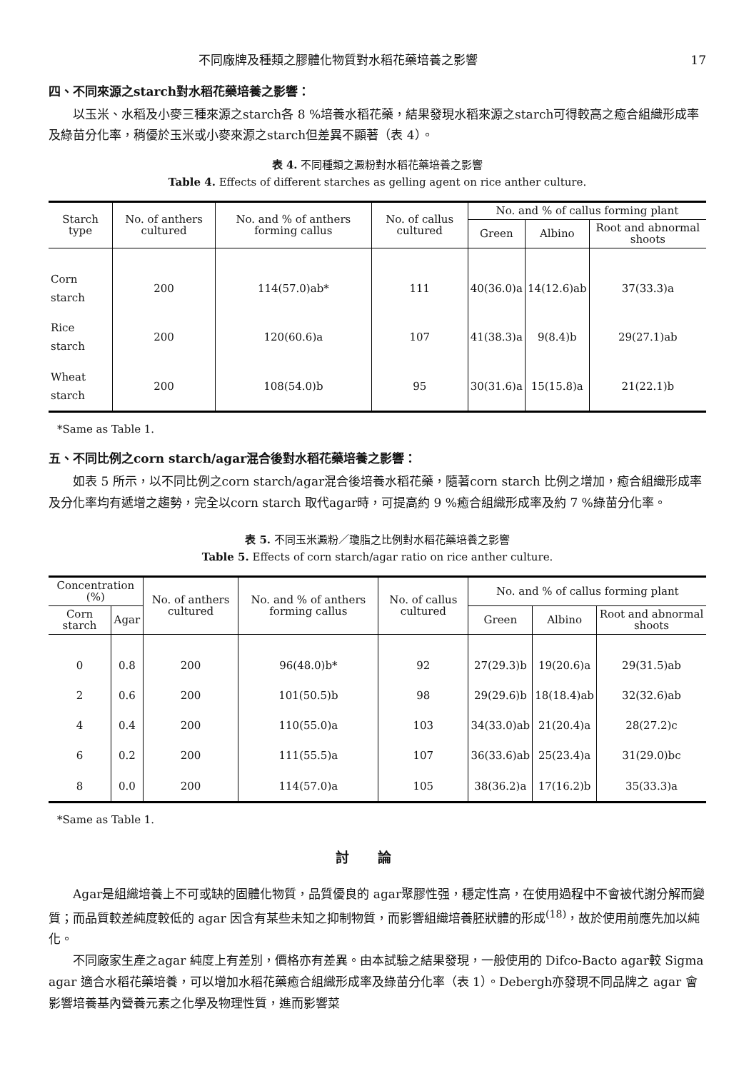不同廠牌及種類之膠體化物質對水稻花藥培養之影響 17
四、不同來源之starch對水稻花藥培養之影響：
以玉米、水稻及小麥三種來源之starch各 8 %培養水稻花藥，結果發現水稻來源之starch可得較高之癒合組織形成率及綠苗分化率，稍優於玉米或小麥來源之starch但差異不顯著（表 4）。
表 4. 不同種類之澱粉對水稻花藥培養之影響
Table 4. Effects of different starches as gelling agent on rice anther culture.
| Starch type | No. of anthers cultured | No. and % of anthers forming callus | No. of callus cultured | No. and % of callus forming plant | | |
| --- | --- | --- | --- | --- | --- | --- |
| | | | | Green | Albino | Root and abnormal shoots |
| Corn starch | 200 | 114(57.0)ab* | 111 | 40(36.0)a | 14(12.6)ab | 37(33.3)a |
| Rice starch | 200 | 120(60.6)a | 107 | 41(38.3)a | 9(8.4)b | 29(27.1)ab |
| Wheat starch | 200 | 108(54.0)b | 95 | 30(31.6)a | 15(15.8)a | 21(22.1)b |
*Same as Table 1.
五、不同比例之corn starch/agar混合後對水稻花藥培養之影響：
如表 5 所示，以不同比例之corn starch/agar混合後培養水稻花藥，隨著corn starch 比例之增加，癒合組織形成率及分化率均有遞增之趨勢，完全以corn starch 取代agar時，可提高約 9 %癒合組織形成率及約 7 %綠苗分化率。
表 5. 不同玉米澱粉／瓊脂之比例對水稻花藥培養之影響
Table 5. Effects of corn starch/agar ratio on rice anther culture.
| Concentration (%) | | No. of anthers cultured | No. and % of anthers forming callus | No. of callus cultured | No. and % of callus forming plant | | |
| --- | --- | --- | --- | --- | --- | --- | --- |
| Corn starch | Agar | | | | Green | Albino | Root and abnormal shoots |
| 0 | 0.8 | 200 | 96(48.0)b* | 92 | 27(29.3)b | 19(20.6)a | 29(31.5)ab |
| 2 | 0.6 | 200 | 101(50.5)b | 98 | 29(29.6)b | 18(18.4)ab | 32(32.6)ab |
| 4 | 0.4 | 200 | 110(55.0)a | 103 | 34(33.0)ab | 21(20.4)a | 28(27.2)c |
| 6 | 0.2 | 200 | 111(55.5)a | 107 | 36(33.6)ab | 25(23.4)a | 31(29.0)bc |
| 8 | 0.0 | 200 | 114(57.0)a | 105 | 38(36.2)a | 17(16.2)b | 35(33.3)a |
*Same as Table 1.
討論
Agar是組織培養上不可或缺的固體化物質，品質優良的 agar聚膠性强，穩定性高，在使用過程中不會被代謝分解而變質；而品質較差純度較低的 agar 因含有某些未知之抑制物質，而影響組織培養胚狀體的形成<sup>(18)</sup>，故於使用前應先加以純化。
不同廠家生產之agar 純度上有差別，價格亦有差異。由本試驗之結果發現，一般使用的 Difco-Bacto agar較 Sigma agar 適合水稻花藥培養，可以增加水稻花藥癒合組織形成率及綠苗分化率（表 1）。Debergh亦發現不同品牌之 agar 會影響培養基內營養元素之化學及物理性質，進而影響菜